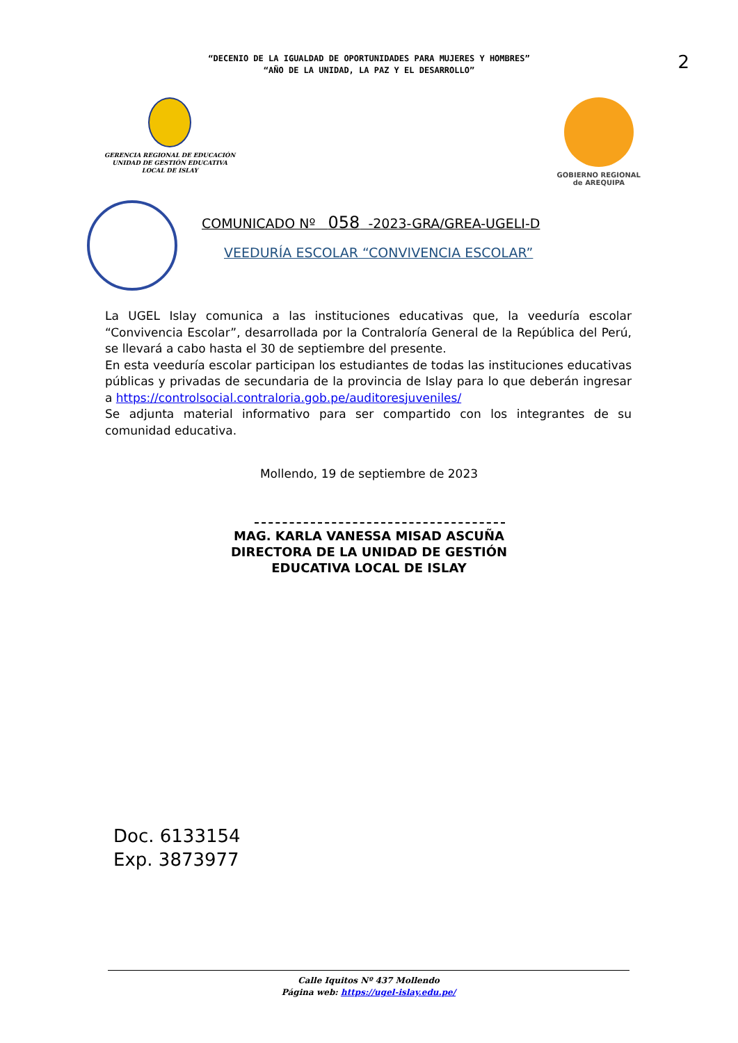“DECENIO DE LA IGUALDAD DE OPORTUNIDADES PARA MUJERES Y HOMBRES”
“AÑO DE LA UNIDAD, LA PAZ Y EL DESARROLLO”
2
GERENCIA REGIONAL DE EDUCACIÓN
UNIDAD DE GESTIÓN EDUCATIVA
LOCAL DE ISLAY
GOBIERNO REGIONAL
de AREQUIPA
COMUNICADO Nº 058 -2023-GRA/GREA-UGELI-D
VEEDURÍA ESCOLAR “CONVIVENCIA ESCOLAR”
La UGEL Islay comunica a las instituciones educativas que, la veeduría escolar “Convivencia Escolar”, desarrollada por la Contraloría General de la República del Perú, se llevará a cabo hasta el 30 de septiembre del presente.
En esta veeduría escolar participan los estudiantes de todas las instituciones educativas públicas y privadas de secundaria de la provincia de Islay para lo que deberán ingresar a https://controlsocial.contraloria.gob.pe/auditoresjuveniles/
Se adjunta material informativo para ser compartido con los integrantes de su comunidad educativa.
Mollendo, 19 de septiembre de 2023
MAG. KARLA VANESSA MISAD ASCUÑA
DIRECTORA DE LA UNIDAD DE GESTIÓN
EDUCATIVA LOCAL DE ISLAY
Doc. 6133154
Exp. 3873977
Calle Iquitos Nº 437 Mollendo
Página web: https://ugel-islay.edu.pe/